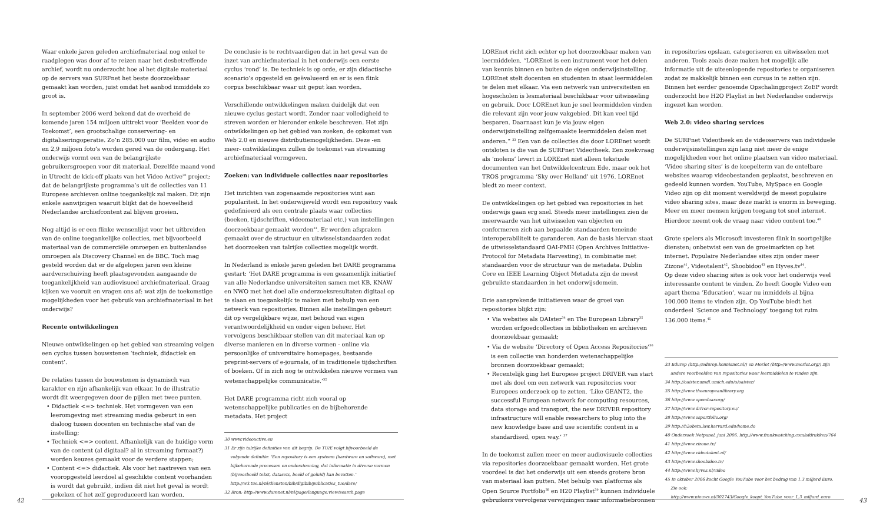Waar enkele jaren geleden archiefmateriaal nog enkel te raadplegen was door af te reizen naar het desbetreffende archief, wordt nu onderzocht hoe al het digitale materiaal op de servers van SURFnet het beste doorzoekbaar gemaakt kan worden, juist omdat het aanbod inmiddels zo groot is.
In september 2006 werd bekend dat de overheid de komende jaren 154 miljoen uittrekt voor ‘Beelden voor de Toekomst’, een grootschalige conservering- en digitaliseringoperatie. Zo’n 285.000 uur film, video en audio en 2,9 miljoen foto’s worden gered van de ondergang. Het onderwijs vormt een van de belangrijkste gebruikersgroepen voor dit materiaal. Dezelfde maand vond in Utrecht de kick-off plaats van het Video Active<sup>30</sup> project; dat de belangrijkste programma’s uit de collecties van 11 Europese archieven online toegankelijk zal maken. Dit zijn enkele aanwijzigen waaruit blijkt dat de hoeveelheid Nederlandse archiefcontent zal blijven groeien.
Nog altijd is er een flinke wensenlijst voor het uitbreiden van de online toegankelijke collecties, met bijvoorbeeld materiaal van de commerciële omroepen en buitenlandse omroepen als Discovery Channel en de BBC. Toch mag gesteld worden dat er de afgelopen jaren een kleine aardverschuiving heeft plaatsgevonden aangaande de toegankelijkheid van audiovisueel archiefmateriaal. Graag kijken we vooruit en vragen ons af: wat zijn de toekomstige mogelijkheden voor het gebruik van archiefmateriaal in het onderwijs?
Recente ontwikkelingen
Nieuwe ontwikkelingen op het gebied van streaming volgen een cyclus tussen bouwstenen ‘techniek, didactiek en content’.
De relaties tussen de bouwstenen is dynamisch van karakter en zijn afhankelijk van elkaar. In de illustratie wordt dit weergegeven door de pijlen met twee punten.
• Didactiek <=> techniek. Het vormgeven van een leeromgeving met streaming media gebeurt in een dialoog tussen docenten en technische staf van de instelling;
• Techniek <=> content. Afhankelijk van de huidige vorm van de content (al digitaal? al in streaming formaat?) worden keuzes gemaakt voor de verdere stappen;
• Content <=> didactiek. Als voor het nastreven van een vooropgesteld leerdoel al geschikte content voorhanden is wordt dat gebruikt, indien dit niet het geval is wordt gekeken of het zelf geproduceerd kan worden.
De conclusie is te rechtvaardigen dat in het geval van de inzet van archiefmateriaal in het onderwijs een eerste cyclus ‘rond’ is. De techniek is op orde, er zijn didactische scenario’s opgesteld en geëvalueerd en er is een flink corpus beschikbaar waar uit geput kan worden.
Verschillende ontwikkelingen maken duidelijk dat een nieuwe cyclus gestart wordt. Zonder naar volledigheid te streven worden er hieronder enkele beschreven. Het zijn ontwikkelingen op het gebied van zoeken, de opkomst van Web 2.0 en nieuwe distributiemogelijkheden. Deze -en meer- ontwikkelingen zullen de toekomst van streaming archiefmateriaal vormgeven.
Zoeken: van individuele collecties naar repositories
Het inrichten van zogenaamde repositories wint aan populariteit. In het onderwijsveld wordt een repository vaak gedefinieerd als een centrale plaats waar collecties (boeken, tijdschriften, videomateriaal etc.) van instellingen doorzoekbaar gemaakt worden<sup>31</sup>. Er worden afspraken gemaakt over de structuur en uitwisselstandaarden zodat het doorzoeken van talrijke collecties mogelijk wordt.
In Nederland is enkele jaren geleden het DARE programma gestart: ‘Het DARE programma is een gezamenlijk initiatief van alle Nederlandse universiteiten samen met KB, KNAW en NWO met het doel alle onderzoeksresultaten digitaal op te slaan en toegankelijk te maken met behulp van een netwerk van repositories. Binnen alle instellingen gebeurt dit op vergelijkbare wijze, met behoud van eigen verantwoordelijkheid en onder eigen beheer. Het vervolgens beschikbaar stellen van dit materiaal kan op diverse manieren en in diverse vormen - online via persoonlijke of universitaire homepages, bestaande preprint-servers of e-journals, of in traditionele tijdschriften of boeken. Of in zich nog te ontwikkelen nieuwe vormen van wetenschappelijke communicatie.’<sup>32</sup>
Het DARE programma richt zich vooral op wetenschappelijke publicaties en de bijbehorende metadata. Het project
30 www.videoactive.eu
31 Er zijn talrijke definities van dit begrip. De TU/E volgt bijvoorbeeld de volgende definitie: ‘Een repository is een systeem (hardware en software), met bijbehorende processen en ondersteuning, dat informatie in diverse vormen (bijvoorbeeld tekst, datasets, beeld of geluid) kan bevatten.’ http://w3.tue.nl/nl/diensten/bib/digibib/publicaties_tue/dare/
32 Bron: http://www.darenet.nl/nl/page/language.view/search.page
42
LOREnet richt zich echter op het doorzoekbaar maken van leermiddelen. “LOREnet is een instrument voor het delen van kennis binnen en buiten de eigen onderwijsinstelling. LOREnet stelt docenten en studenten in staat leermiddelen te delen met elkaar. Via een netwerk van universiteiten en hogescholen is lesmateriaal beschikbaar voor uitwisseling en gebruik. Door LOREnet kun je snel leermiddelen vinden die relevant zijn voor jouw vakgebied. Dit kan veel tijd besparen. Daarnaast kun je via jouw eigen onderwijsinstelling zelfgemaakte leermiddelen delen met anderen.” <sup>33</sup> Een van de collecties die door LOREnet wordt ontsloten is die van de SURFnet Videotheek. Een zoekvraag als ‘molens’ levert in LOREnet niet alleen tekstuele documenten van het Ontwikkelcentrum Ede, maar ook het TROS programma ‘Sky over Holland’ uit 1976. LOREnet biedt zo meer context.
De ontwikkelingen op het gebied van repositories in het onderwijs gaan erg snel. Steeds meer instellingen zien de meerwaarde van het uitwisselen van objecten en conformeren zich aan bepaalde standaarden teneinde interoperabiliteit te garanderen. Aan de basis hiervan staat de uitwisselstandaard OAI-PMH (Open Archives Initiative-Protocol for Metadata Harvesting), in combinatie met standaarden voor de structuur van de metadata. Dublin Core en IEEE Learning Object Metadata zijn de meest gebruikte standaarden in het onderwijsdomein.
Drie aansprekende initiatieven waar de groei van repositories blijkt zijn:
• Via websites als OAIster<sup>34</sup> en The European Library<sup>35</sup> worden erfgoedcollecties in bibliotheken en archieven doorzoekbaar gemaakt;
• Via de website ‘Directory of Open Access Repositories’<sup>36</sup> is een collectie van honderden wetenschappelijke bronnen doorzoekbaar gemaakt;
• Recentelijk ging het Europese project DRIVER van start met als doel om een netwerk van repositories voor Europees onderzoek op te zetten. ‘Like GEANT2, the successful European network for computing resources, data storage and transport, the new DRIVER repository infrastructure will enable researchers to plug into the new knowledge base and use scientific content in a standardised, open way.’ <sup>37</sup>
In de toekomst zullen meer en meer audiovisuele collecties via repositories doorzoekbaar gemaakt worden. Het grote voordeel is dat het onderwijs uit een steeds grotere bron van materiaal kan putten. Met behulp van platforms als Open Source Portfolio<sup>38</sup> en H20 Playlist<sup>39</sup> kunnen individuele gebruikers vervolgens verwijzingen naar informatiebronnen
in repositories opslaan, categoriseren en uitwisselen met anderen. Tools zoals deze maken het mogelijk alle informatie uit de uiteenlopende repositories te organiseren zodat ze makkelijk binnen een cursus in te zetten zijn. Binnen het eerder genoemde Opschalingproject ZoEP wordt onderzocht hoe H2O Playlist in het Nederlandse onderwijs ingezet kan worden.
Web 2.0: video sharing services
De SURFnet Videotheek en de videoservers van individuele onderwijsinstellingen zijn lang niet meer de enige mogelijkheden voor het online plaatsen van video materiaal. ‘Video sharing sites’ is de koepelterm van de ontelbare websites waarop videobestanden geplaatst, beschreven en gedeeld kunnen worden. YouTube, MySpace en Google Video zijn op dit moment wereldwijd de meest populaire video sharing sites, maar deze markt is enorm in beweging. Meer en meer mensen krijgen toegang tot snel internet. Hierdoor neemt ook de vraag naar video content toe.<sup>40</sup>
Grote spelers als Microsoft investeren flink in soortgelijke diensten; onbetwist een van de groeimarkten op het internet. Populaire Nederlandse sites zijn onder meer Zizone<sup>41</sup>, Videotalent<sup>42</sup>, Shoobidoo<sup>43</sup> en Hyves.tv<sup>44</sup>.
Op deze video sharing sites is ook voor het onderwijs veel interessante content te vinden. Zo heeft Google Video een apart thema ‘Education’, waar nu inmiddels al bijna 100.000 items te vinden zijn. Op YouTube biedt het onderdeel ‘Science and Technology’ toegang tot ruim 136.000 items.<sup>45</sup>
33 Edurep (http://edurep.kennisnet.nl/) en Merlot (http://www.merlot.org/) zijn andere voorbeelden van repositories waar leermiddelen te vinden zijn.
34 http://oaister.umdl.umich.edu/o/oaister/
35 http://www.theeuropeanlibrary.org
36 http://www.opendoar.org/
37 http://www.driver-repository.eu/
38 http://www.osportfolio.org/
39 http://h2obeta.law.harvard.edu/home.do
40 Onderzoek Netpanel, juni 2006. http://www.frankwatching.com/afdrukken/764
41 http://www.zizone.tv/
42 http://www.videotalent.nl/
43 http://www.shoobidoo.tv/
44 http://www.hyves.nl/video
45 In oktober 2006 kocht Google YouTube voor het bedrag van 1.3 miljard Euro. Zie ook: http://www.nieuws.nl/302743/Google_koopt_YouTube_voor_1,3_miljard_euro
43